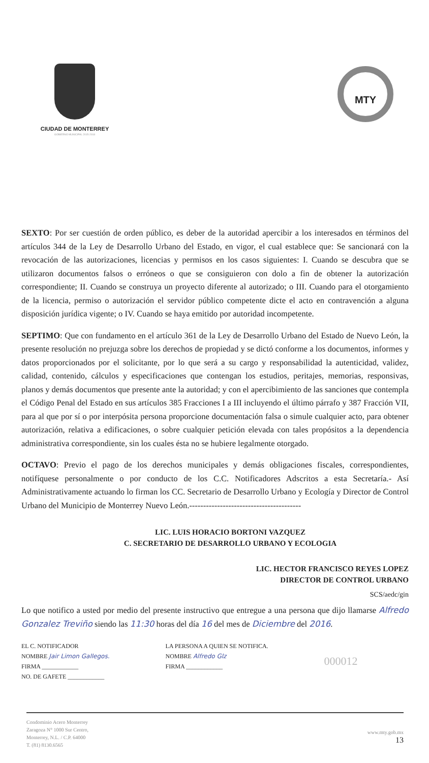CIUDAD DE MONTERREY
GOBIERNO MUNICIPAL 2015-2018
MTY
SEXTO: Por ser cuestión de orden público, es deber de la autoridad apercibir a los interesados en términos del artículos 344 de la Ley de Desarrollo Urbano del Estado, en vigor, el cual establece que: Se sancionará con la revocación de las autorizaciones, licencias y permisos en los casos siguientes: I. Cuando se descubra que se utilizaron documentos falsos o erróneos o que se consiguieron con dolo a fin de obtener la autorización correspondiente; II. Cuando se construya un proyecto diferente al autorizado; o III. Cuando para el otorgamiento de la licencia, permiso o autorización el servidor público competente dicte el acto en contravención a alguna disposición jurídica vigente; o IV. Cuando se haya emitido por autoridad incompetente.
SEPTIMO: Que con fundamento en el artículo 361 de la Ley de Desarrollo Urbano del Estado de Nuevo León, la presente resolución no prejuzga sobre los derechos de propiedad y se dictó conforme a los documentos, informes y datos proporcionados por el solicitante, por lo que será a su cargo y responsabilidad la autenticidad, validez, calidad, contenido, cálculos y especificaciones que contengan los estudios, peritajes, memorias, responsivas, planos y demás documentos que presente ante la autoridad; y con el apercibimiento de las sanciones que contempla el Código Penal del Estado en sus artículos 385 Fracciones I a III incluyendo el último párrafo y 387 Fracción VII, para al que por sí o por interpósita persona proporcione documentación falsa o simule cualquier acto, para obtener autorización, relativa a edificaciones, o sobre cualquier petición elevada con tales propósitos a la dependencia administrativa correspondiente, sin los cuales ésta no se hubiere legalmente otorgado.
OCTAVO: Previo el pago de los derechos municipales y demás obligaciones fiscales, correspondientes, notifíquese personalmente o por conducto de los C.C. Notificadores Adscritos a esta Secretaría.- Así Administrativamente actuando lo firman los CC. Secretario de Desarrollo Urbano y Ecología y Director de Control Urbano del Municipio de Monterrey Nuevo León.----------------------------------------
LIC. LUIS HORACIO BORTONI VAZQUEZ
C. SECRETARIO DE DESARROLLO URBANO Y ECOLOGIA
LIC. HECTOR FRANCISCO REYES LOPEZ
DIRECTOR DE CONTROL URBANO
SCS/aedc/gin
Lo que notifico a usted por medio del presente instructivo que entregue a una persona que dijo llamarse Alfredo Gonzalez Treviño siendo las 11:30 horas del día 16 del mes de Diciembre del 2016.
EL C. NOTIFICADOR
NOMBRE Jair Limon Gallegos.
FIRMA ____________
NO. DE GAFETE ____________
LA PERSONA A QUIEN SE NOTIFICA.
NOMBRE Alfredo Glz
FIRMA ____________
000012
Condominio Acero Monterrey
Zaragoza N° 1000 Sur Centro,
Monterrey, N.L. / C.P. 64000
T. (81) 8130.6565
www.mty.gob.mx
13